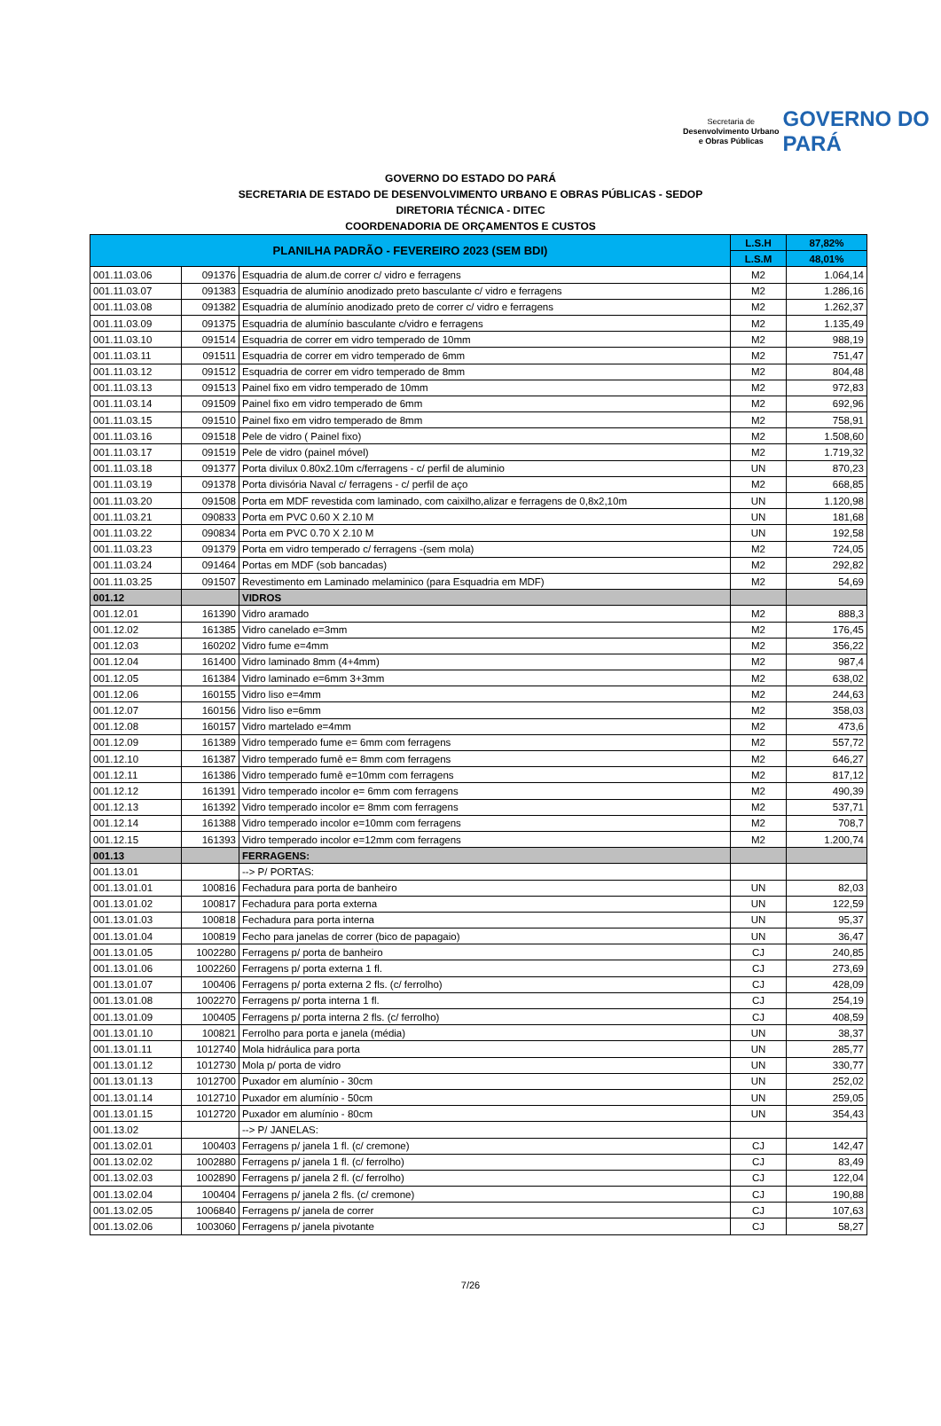Secretaria de
Desenvolvimento Urbano
e Obras Públicas
GOVERNO DO
PARÁ
GOVERNO DO ESTADO DO PARÁ
SECRETARIA DE ESTADO DE DESENVOLVIMENTO URBANO E OBRAS PÚBLICAS - SEDOP
DIRETORIA TÉCNICA - DITEC
COORDENADORIA DE ORÇAMENTOS E CUSTOS
| PLANILHA PADRÃO - FEVEREIRO 2023 (SEM BDI) | | | L.S.H | 87,82% |
| --- | --- | --- | --- | --- |
| | | | L.S.M | 48,01% |
| 001.11.03.06 | 091376 | Esquadria de alum.de correr c/ vidro e ferragens | M2 | 1.064,14 |
| 001.11.03.07 | 091383 | Esquadria de alumínio anodizado preto basculante c/ vidro e ferragens | M2 | 1.286,16 |
| 001.11.03.08 | 091382 | Esquadria de alumínio anodizado preto de correr c/ vidro e ferragens | M2 | 1.262,37 |
| 001.11.03.09 | 091375 | Esquadria de alumínio basculante c/vidro e ferragens | M2 | 1.135,49 |
| 001.11.03.10 | 091514 | Esquadria de correr em vidro temperado de 10mm | M2 | 988,19 |
| 001.11.03.11 | 091511 | Esquadria de correr em vidro temperado de 6mm | M2 | 751,47 |
| 001.11.03.12 | 091512 | Esquadria de correr em vidro temperado de 8mm | M2 | 804,48 |
| 001.11.03.13 | 091513 | Painel fixo em vidro temperado de 10mm | M2 | 972,83 |
| 001.11.03.14 | 091509 | Painel fixo em vidro temperado de 6mm | M2 | 692,96 |
| 001.11.03.15 | 091510 | Painel fixo em vidro temperado de 8mm | M2 | 758,91 |
| 001.11.03.16 | 091518 | Pele de vidro ( Painel fixo) | M2 | 1.508,60 |
| 001.11.03.17 | 091519 | Pele de vidro (painel móvel) | M2 | 1.719,32 |
| 001.11.03.18 | 091377 | Porta divilux 0.80x2.10m c/ferragens - c/ perfil de aluminio | UN | 870,23 |
| 001.11.03.19 | 091378 | Porta divisória Naval c/ ferragens - c/ perfil de aço | M2 | 668,85 |
| 001.11.03.20 | 091508 | Porta em MDF revestida com laminado, com caixilho,alizar e ferragens de 0,8x2,10m | UN | 1.120,98 |
| 001.11.03.21 | 090833 | Porta em PVC 0.60 X 2.10 M | UN | 181,68 |
| 001.11.03.22 | 090834 | Porta em PVC 0.70 X 2.10 M | UN | 192,58 |
| 001.11.03.23 | 091379 | Porta em vidro temperado c/ ferragens -(sem mola) | M2 | 724,05 |
| 001.11.03.24 | 091464 | Portas em MDF (sob bancadas) | M2 | 292,82 |
| 001.11.03.25 | 091507 | Revestimento em Laminado melaminico (para Esquadria em MDF) | M2 | 54,69 |
| 001.12 | | VIDROS | | |
| 001.12.01 | 161390 | Vidro aramado | M2 | 888,3 |
| 001.12.02 | 161385 | Vidro canelado e=3mm | M2 | 176,45 |
| 001.12.03 | 160202 | Vidro fume e=4mm | M2 | 356,22 |
| 001.12.04 | 161400 | Vidro laminado 8mm (4+4mm) | M2 | 987,4 |
| 001.12.05 | 161384 | Vidro laminado e=6mm 3+3mm | M2 | 638,02 |
| 001.12.06 | 160155 | Vidro liso e=4mm | M2 | 244,63 |
| 001.12.07 | 160156 | Vidro liso e=6mm | M2 | 358,03 |
| 001.12.08 | 160157 | Vidro martelado e=4mm | M2 | 473,6 |
| 001.12.09 | 161389 | Vidro temperado fume e= 6mm com ferragens | M2 | 557,72 |
| 001.12.10 | 161387 | Vidro temperado fumê e= 8mm com ferragens | M2 | 646,27 |
| 001.12.11 | 161386 | Vidro temperado fumê e=10mm com ferragens | M2 | 817,12 |
| 001.12.12 | 161391 | Vidro temperado incolor e= 6mm com ferragens | M2 | 490,39 |
| 001.12.13 | 161392 | Vidro temperado incolor e= 8mm com ferragens | M2 | 537,71 |
| 001.12.14 | 161388 | Vidro temperado incolor e=10mm com ferragens | M2 | 708,7 |
| 001.12.15 | 161393 | Vidro temperado incolor e=12mm com ferragens | M2 | 1.200,74 |
| 001.13 | | FERRAGENS: | | |
| 001.13.01 | | --> P/ PORTAS: | | |
| 001.13.01.01 | 100816 | Fechadura para porta de banheiro | UN | 82,03 |
| 001.13.01.02 | 100817 | Fechadura para porta externa | UN | 122,59 |
| 001.13.01.03 | 100818 | Fechadura para porta interna | UN | 95,37 |
| 001.13.01.04 | 100819 | Fecho para janelas de correr (bico de papagaio) | UN | 36,47 |
| 001.13.01.05 | 1002280 | Ferragens p/ porta de banheiro | CJ | 240,85 |
| 001.13.01.06 | 1002260 | Ferragens p/ porta externa 1 fl. | CJ | 273,69 |
| 001.13.01.07 | 100406 | Ferragens p/ porta externa 2 fls. (c/ ferrolho) | CJ | 428,09 |
| 001.13.01.08 | 1002270 | Ferragens p/ porta interna 1 fl. | CJ | 254,19 |
| 001.13.01.09 | 100405 | Ferragens p/ porta interna 2 fls. (c/ ferrolho) | CJ | 408,59 |
| 001.13.01.10 | 100821 | Ferrolho para porta e janela (média) | UN | 38,37 |
| 001.13.01.11 | 1012740 | Mola hidráulica para porta | UN | 285,77 |
| 001.13.01.12 | 1012730 | Mola p/ porta de vidro | UN | 330,77 |
| 001.13.01.13 | 1012700 | Puxador em alumínio - 30cm | UN | 252,02 |
| 001.13.01.14 | 1012710 | Puxador em alumínio - 50cm | UN | 259,05 |
| 001.13.01.15 | 1012720 | Puxador em alumínio - 80cm | UN | 354,43 |
| 001.13.02 | | --> P/ JANELAS: | | |
| 001.13.02.01 | 100403 | Ferragens p/ janela 1 fl. (c/ cremone) | CJ | 142,47 |
| 001.13.02.02 | 1002880 | Ferragens p/ janela 1 fl. (c/ ferrolho) | CJ | 83,49 |
| 001.13.02.03 | 1002890 | Ferragens p/ janela 2 fl. (c/ ferrolho) | CJ | 122,04 |
| 001.13.02.04 | 100404 | Ferragens p/ janela 2 fls. (c/ cremone) | CJ | 190,88 |
| 001.13.02.05 | 1006840 | Ferragens p/ janela de correr | CJ | 107,63 |
| 001.13.02.06 | 1003060 | Ferragens p/ janela pivotante | CJ | 58,27 |
7/26